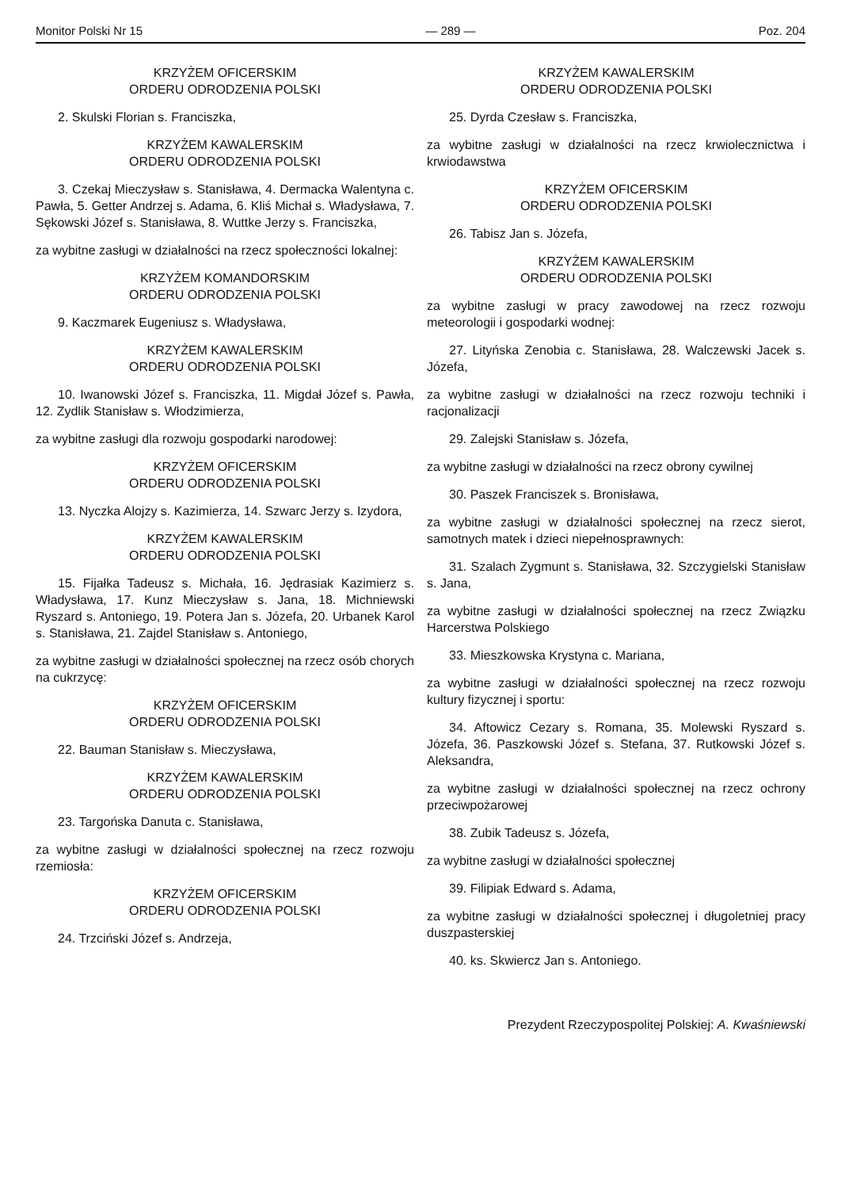Monitor Polski Nr 15 — 289 — Poz. 204
KRZYŻEM OFICERSKIM
ORDERU ODRODZENIA POLSKI
2. Skulski Florian s. Franciszka,
KRZYŻEM KAWALERSKIM
ORDERU ODRODZENIA POLSKI
3. Czekaj Mieczysław s. Stanisława, 4. Dermacka Walentyna c. Pawła, 5. Getter Andrzej s. Adama, 6. Kliś Michał s. Władysława, 7. Sękowski Józef s. Stanisława, 8. Wuttke Jerzy s. Franciszka,
za wybitne zasługi w działalności na rzecz społeczności lokalnej:
KRZYŻEM KOMANDORSKIM
ORDERU ODRODZENIA POLSKI
9. Kaczmarek Eugeniusz s. Władysława,
KRZYŻEM KAWALERSKIM
ORDERU ODRODZENIA POLSKI
10. Iwanowski Józef s. Franciszka, 11. Migdał Józef s. Pawła, 12. Zydlik Stanisław s. Włodzimierza,
za wybitne zasługi dla rozwoju gospodarki narodowej:
KRZYŻEM OFICERSKIM
ORDERU ODRODZENIA POLSKI
13. Nyczka Alojzy s. Kazimierza, 14. Szwarc Jerzy s. Izydora,
KRZYŻEM KAWALERSKIM
ORDERU ODRODZENIA POLSKI
15. Fijałka Tadeusz s. Michała, 16. Jędrasiak Kazimierz s. Władysława, 17. Kunz Mieczysław s. Jana, 18. Michniewski Ryszard s. Antoniego, 19. Potera Jan s. Józefa, 20. Urbanek Karol s. Stanisława, 21. Zajdel Stanisław s. Antoniego,
za wybitne zasługi w działalności społecznej na rzecz osób chorych na cukrzycę:
KRZYŻEM OFICERSKIM
ORDERU ODRODZENIA POLSKI
22. Bauman Stanisław s. Mieczysława,
KRZYŻEM KAWALERSKIM
ORDERU ODRODZENIA POLSKI
23. Targońska Danuta c. Stanisława,
za wybitne zasługi w działalności społecznej na rzecz rozwoju rzemiosła:
KRZYŻEM OFICERSKIM
ORDERU ODRODZENIA POLSKI
24. Trzciński Józef s. Andrzeja,
KRZYŻEM KAWALERSKIM
ORDERU ODRODZENIA POLSKI
25. Dyrda Czesław s. Franciszka,
za wybitne zasługi w działalności na rzecz krwiolecznictwa i krwiodawstwa
KRZYŻEM OFICERSKIM
ORDERU ODRODZENIA POLSKI
26. Tabisz Jan s. Józefa,
KRZYŻEM KAWALERSKIM
ORDERU ODRODZENIA POLSKI
za wybitne zasługi w pracy zawodowej na rzecz rozwoju meteorologii i gospodarki wodnej:
27. Lityńska Zenobia c. Stanisława, 28. Walczewski Jacek s. Józefa,
za wybitne zasługi w działalności na rzecz rozwoju techniki i racjonalizacji
29. Zalejski Stanisław s. Józefa,
za wybitne zasługi w działalności na rzecz obrony cywilnej
30. Paszek Franciszek s. Bronisława,
za wybitne zasługi w działalności społecznej na rzecz sierot, samotnych matek i dzieci niepełnosprawnych:
31. Szalach Zygmunt s. Stanisława, 32. Szczygielski Stanisław s. Jana,
za wybitne zasługi w działalności społecznej na rzecz Związku Harcerstwa Polskiego
33. Mieszkowska Krystyna c. Mariana,
za wybitne zasługi w działalności społecznej na rzecz rozwoju kultury fizycznej i sportu:
34. Aftowicz Cezary s. Romana, 35. Molewski Ryszard s. Józefa, 36. Paszkowski Józef s. Stefana, 37. Rutkowski Józef s. Aleksandra,
za wybitne zasługi w działalności społecznej na rzecz ochrony przeciwpożarowej
38. Zubik Tadeusz s. Józefa,
za wybitne zasługi w działalności społecznej
39. Filipiak Edward s. Adama,
za wybitne zasługi w działalności społecznej i długoletniej pracy duszpasterskiej
40. ks. Skwiercz Jan s. Antoniego.
Prezydent Rzeczypospolitej Polskiej: A. Kwaśniewski